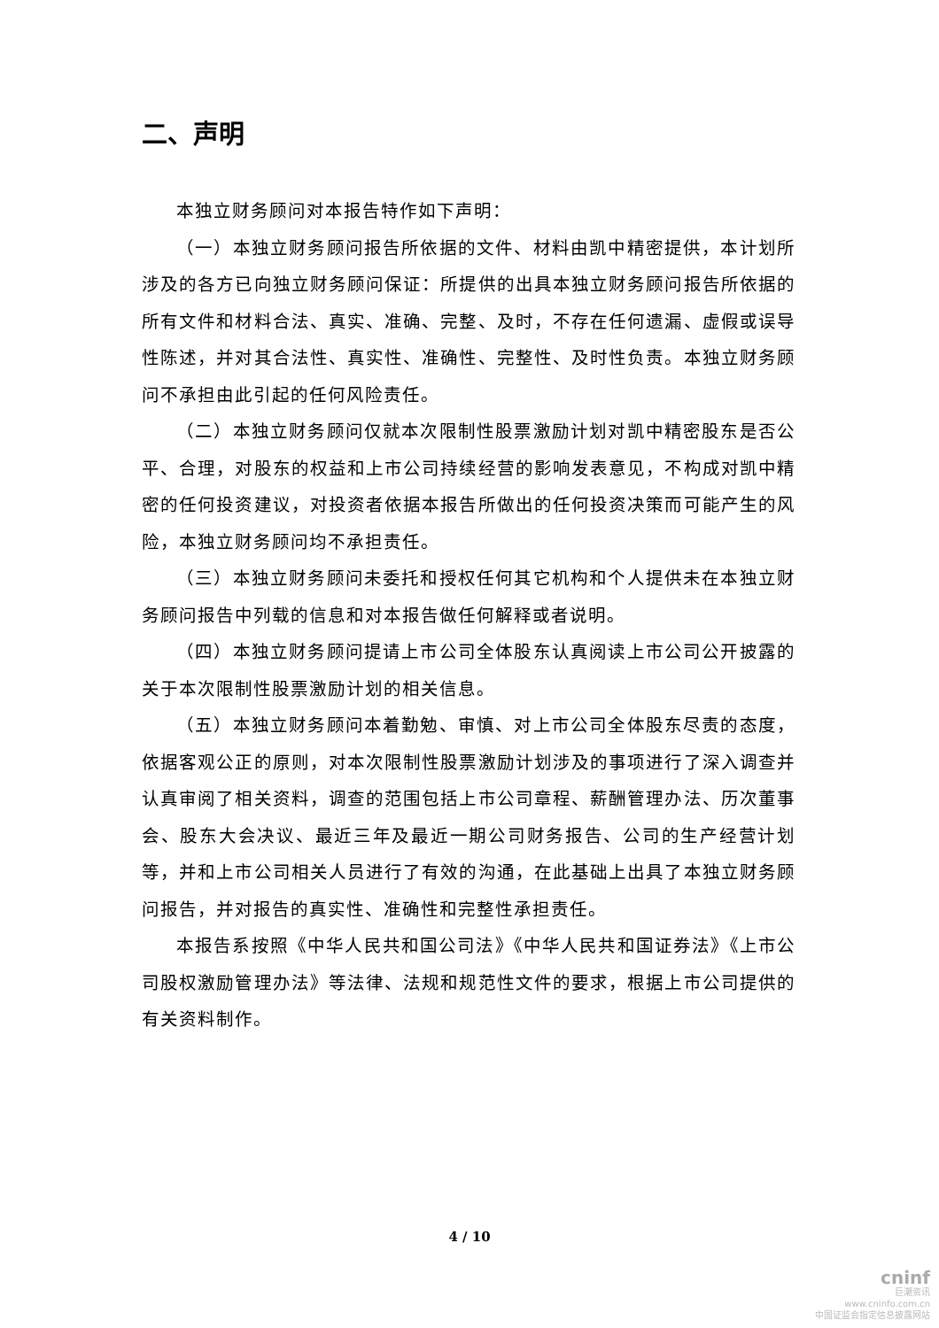二、声明
本独立财务顾问对本报告特作如下声明：
（一）本独立财务顾问报告所依据的文件、材料由凯中精密提供，本计划所涉及的各方已向独立财务顾问保证：所提供的出具本独立财务顾问报告所依据的所有文件和材料合法、真实、准确、完整、及时，不存在任何遗漏、虚假或误导性陈述，并对其合法性、真实性、准确性、完整性、及时性负责。本独立财务顾问不承担由此引起的任何风险责任。
（二）本独立财务顾问仅就本次限制性股票激励计划对凯中精密股东是否公平、合理，对股东的权益和上市公司持续经营的影响发表意见，不构成对凯中精密的任何投资建议，对投资者依据本报告所做出的任何投资决策而可能产生的风险，本独立财务顾问均不承担责任。
（三）本独立财务顾问未委托和授权任何其它机构和个人提供未在本独立财务顾问报告中列载的信息和对本报告做任何解释或者说明。
（四）本独立财务顾问提请上市公司全体股东认真阅读上市公司公开披露的关于本次限制性股票激励计划的相关信息。
（五）本独立财务顾问本着勤勉、审慎、对上市公司全体股东尽责的态度，依据客观公正的原则，对本次限制性股票激励计划涉及的事项进行了深入调查并认真审阅了相关资料，调查的范围包括上市公司章程、薪酬管理办法、历次董事会、股东大会决议、最近三年及最近一期公司财务报告、公司的生产经营计划等，并和上市公司相关人员进行了有效的沟通，在此基础上出具了本独立财务顾问报告，并对报告的真实性、准确性和完整性承担责任。
本报告系按照《中华人民共和国公司法》《中华人民共和国证券法》《上市公司股权激励管理办法》等法律、法规和规范性文件的要求，根据上市公司提供的有关资料制作。
4 / 10
cninf
巨潮资讯
www.cninfo.com.cn
中国证监会指定信息披露网站